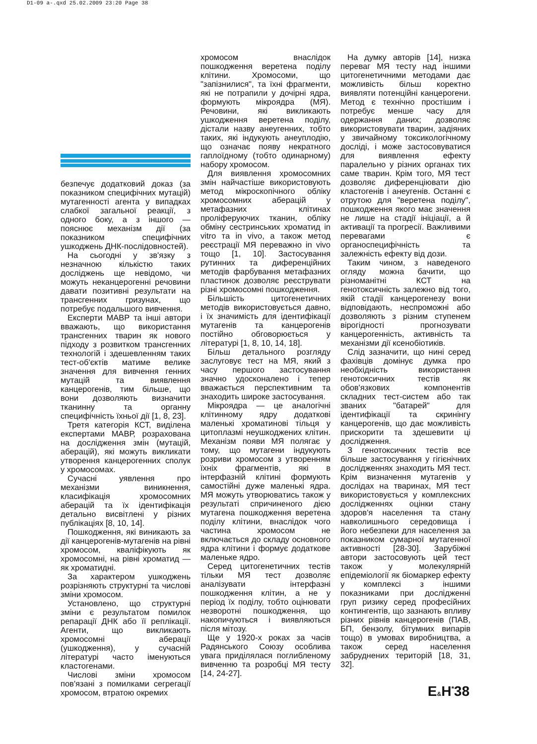D1-09 a-.qxd 25.02.2009 23:20 Page 38
безпечує додатковий доказ (за показником специфічних мутацій) мутагенності агента у випадках слабкої загальної реакції, з одного боку, а з іншого — пояснює механізм дії (за показником специфічних ушкоджень ДНК-послідовностей).
На сьогодні у зв'язку з незначною кількістю таких досліджень ще невідомо, чи можуть неканцерогенні речовини давати позитивні результати на трансгенних гризунах, що потребує подальшого вивчення.
Експерти МАВР та інші автори вважають, що використання трансгенних тварин як нового підходу з розвитком трансгенних технологій і здешевленням таких тест-об'єктів матиме велике значення для вивчення генних мутацій та виявлення канцерогенів, тим більше, що вони дозволяють визначити тканинну та органну специфічність їхньої дії [1, 8, 23].
Третя категорія КСТ, виділена експертами МАВР, розрахована на дослідження змін (мутацій, аберацій), які можуть викликати утворення канцерогенних сполук у хромосомах.
Сучасні уявлення про механізми виникнення, класифікація хромосомних аберацій та їх ідентифікація детально висвітлені у різних публікаціях [8, 10, 14].
Пошкодження, які виникають за дії канцерогенів-мутагенів на рівні хромосом, кваліфікують як хромосомні, на рівні хроматид — як хроматидні.
За характером ушкоджень розрізняють структурні та числові зміни хромосом.
Установлено, що структурні зміни є результатом помилок репарації ДНК або її реплікації. Агенти, що викликають хромосомні аберації (ушкодження), у сучасній літературі часто іменуються кластогенами.
Числові зміни хромосом пов'язані з помилками сегрегації хромосом, втратою окремих
хромосом внаслідок пошкодження веретена поділу клітини. Хромосоми, що "запізнилися", та їхні фрагменти, які не потрапили у дочірні ядра, формують мікроядра (МЯ). Речовини, які викликають ушкодження веретена поділу, дістали назву анеугенних, тобто таких, які індукують анеуплодію, що означає появу некратного гаплоїдному (тобто одинарному) набору хромосом.
Для виявлення хромосомних змін найчастіше використовують метод мікроскопічного обліку хромосомних аберацій у метафазних клітинах проліферуючих тканин, обліку обміну сестринських хроматид in vitro та in vivo, а також метод реєстрації МЯ переважно in vivo тощо [1, 10]. Застосування рутинних та диференційних методів фарбування метафазних пластинок дозволяє реєструвати різні хромосомні пошкодження.
Більшість цитогенетичних методів використовується давно, і їх значимість для ідентифікації мутагенів та канцерогенів постійно обговорюється у літературі [1, 8, 10, 14, 18].
Більш детального розгляду заслуговує тест на МЯ, який з часу першого застосування значно удосконалено і тепер вважається перспективним та знаходить широке застосування.
Мікроядра — це аналогічні клітинному ядру додаткові маленькі хроматинові тільця у цитоплазмі неушкоджених клітин. Механізм появи МЯ полягає у тому, що мутагени індукують розриви хромосом з утворенням їхніх фрагментів, які в інтерфазній клітині формують самостійні дуже маленькі ядра. МЯ можуть утворюватись також у результаті спричиненого дією мутагена пошкодження веретена поділу клітини, внаслідок чого частина хромосом не включається до складу основного ядра клітини і формує додаткове маленьке ядро.
Серед цитогенетичних тестів тільки МЯ тест дозволяє аналізувати інтерфазні пошкодження клітин, а не у період їх поділу, тобто оцінювати незворотні пошкодження, що накопичуються і виявляються після мітозу.
Ще у 1920-х роках за часів Радянського Союзу особлива увага приділялася поглибленому вивченню та розробці МЯ тесту [14, 24-27].
На думку авторів [14], низка переваг МЯ тесту над іншими цитогенетичними методами дає можливість більш коректно виявляти потенційні канцерогени. Метод є технічно простішим і потребує менше часу для одержання даних; дозволяє використовувати тварин, задіяних у звичайному токсикологічному досліді, і може застосовуватися для виявлення ефекту паралельно у різних органах тих саме тварин. Крім того, МЯ тест дозволяє диференціювати дію кластогенів і анеугенів. Останні є отрутою для "веретена поділу", пошкодження якого має значення не лише на стадії ініціації, а й активації та прогресії. Важливими перевагами є органоспецифічність та залежність ефекту від дози.
Таким чином, з наведеного огляду можна бачити, що різноманітні КСТ на генотоксичність залежно від того, якій стадії канцерогенезу вони відповідають, неспроможні або дозволяють з різним ступенем вірогідності прогнозувати канцерогенність, активність та механізми дії ксенобіотиків.
Слід зазначити, що нині серед фахівців домінує думка про необхідність використання генотоксичних тестів як обов'язкових компонентів складних тест-систем або так званих "батарей" для ідентифікації та скринінгу канцерогенів, що дає можливість прискорити та здешевити ці дослідження.
З генотоксичних тестів все більше застосування у гігієнічних дослідженнях знаходить МЯ тест. Крім визначення мутагенів у дослідах на тваринах, МЯ тест використовується у комплексних дослідженнях оцінки стану здоров'я населення та стану навколишнього середовища і його небезпеки для населення за показником сумарної мутагенної активності [28-30]. Зарубіжні автори застосовують цей тест також у молекулярній епідеміології як біомаркер ефекту у комплексі з іншими показниками при дослідженні груп ризику серед професійних контингентів, що зазнають впливу різних рівнів канцерогенів (ПАВ, БП, бензолу, бітумних випарів тощо) в умовах виробництва, а також серед населення забруднених територій [18, 31, 32].
E&H<sup>*</sup>38